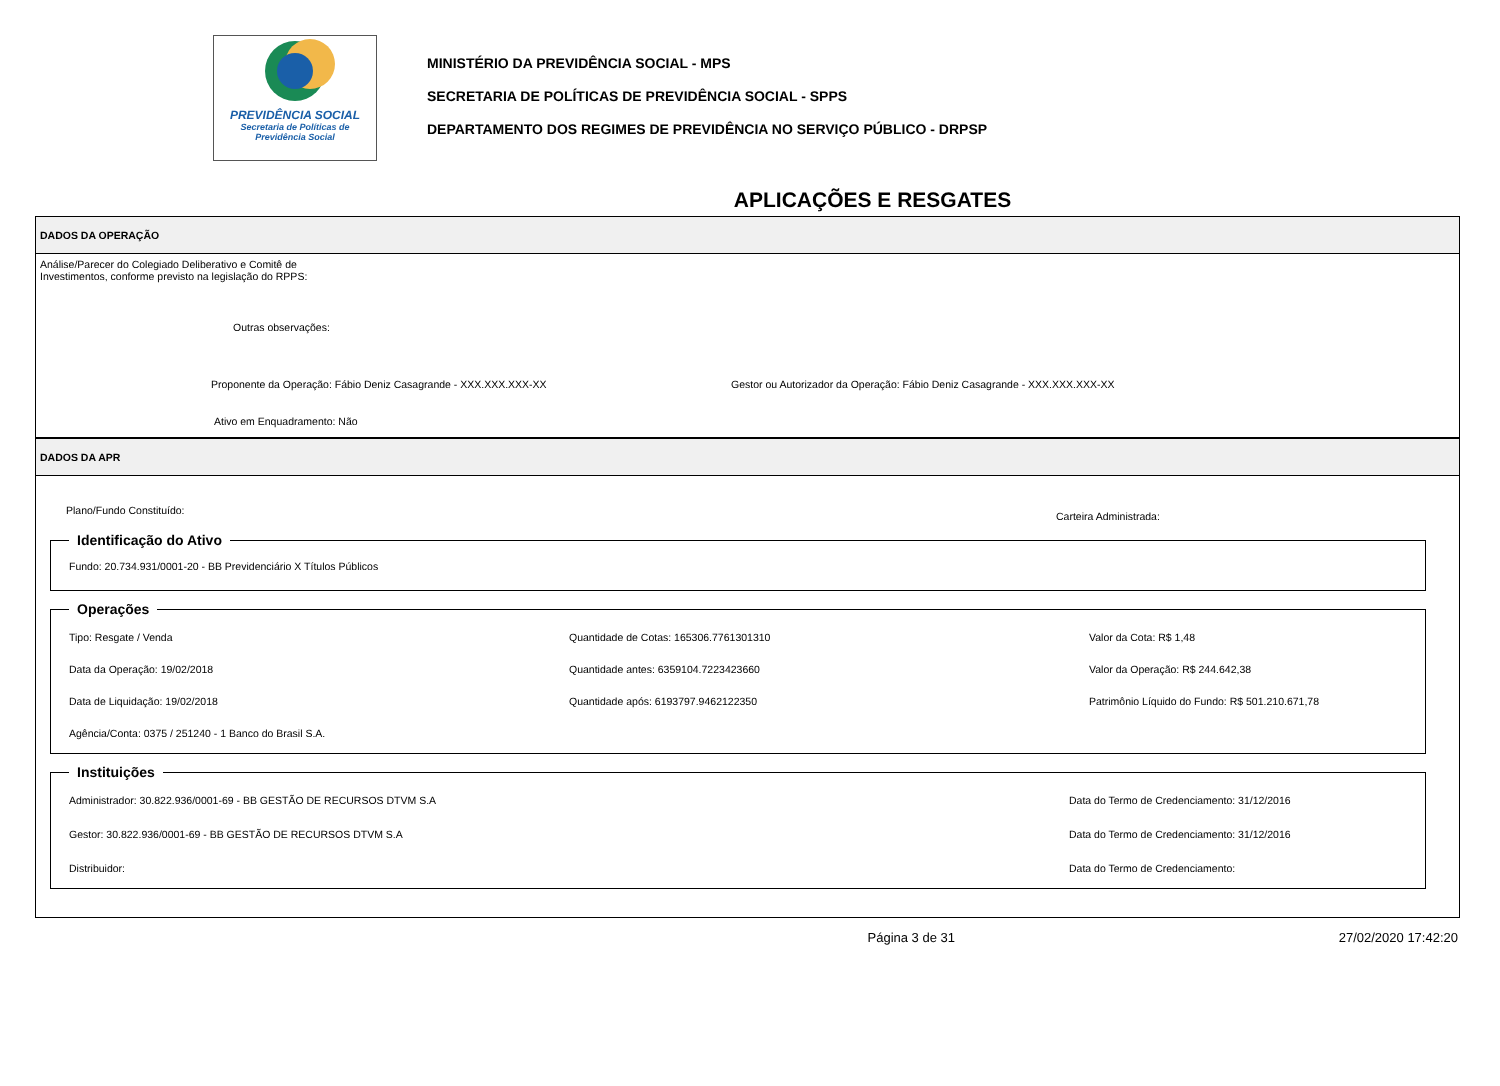PREVIDÊNCIA SOCIAL
Secretaria de Políticas de
Previdência Social
MINISTÉRIO DA PREVIDÊNCIA SOCIAL - MPS
SECRETARIA DE POLÍTICAS DE PREVIDÊNCIA SOCIAL - SPPS
DEPARTAMENTO DOS REGIMES DE PREVIDÊNCIA NO SERVIÇO PÚBLICO - DRPSP
APLICAÇÕES E RESGATES
DADOS DA OPERAÇÃO
Análise/Parecer do Colegiado Deliberativo e Comitê de
Investimentos, conforme previsto na legislação do RPPS:
Outras observações:
Proponente da Operação: Fábio Deniz Casagrande - XXX.XXX.XXX-XX Gestor ou Autorizador da Operação: Fábio Deniz Casagrande - XXX.XXX.XXX-XX
Ativo em Enquadramento: Não
DADOS DA APR
Plano/Fundo Constituído:
Carteira Administrada:
Identificação do Ativo
Fundo: 20.734.931/0001-20 - BB Previdenciário X Títulos Públicos
Operações
Tipo: Resgate / Venda
Quantidade de Cotas: 165306.7761301310
Valor da Cota: R$ 1,48
Data da Operação: 19/02/2018
Quantidade antes: 6359104.7223423660
Valor da Operação: R$ 244.642,38
Data de Liquidação: 19/02/2018
Quantidade após: 6193797.9462122350
Patrimônio Líquido do Fundo: R$ 501.210.671,78
Agência/Conta: 0375 / 251240 - 1 Banco do Brasil S.A.
Instituições
Administrador: 30.822.936/0001-69 - BB GESTÃO DE RECURSOS DTVM S.A
Data do Termo de Credenciamento: 31/12/2016
Gestor: 30.822.936/0001-69 - BB GESTÃO DE RECURSOS DTVM S.A
Data do Termo de Credenciamento: 31/12/2016
Distribuidor:
Data do Termo de Credenciamento:
Página 3 de 31 27/02/2020 17:42:20